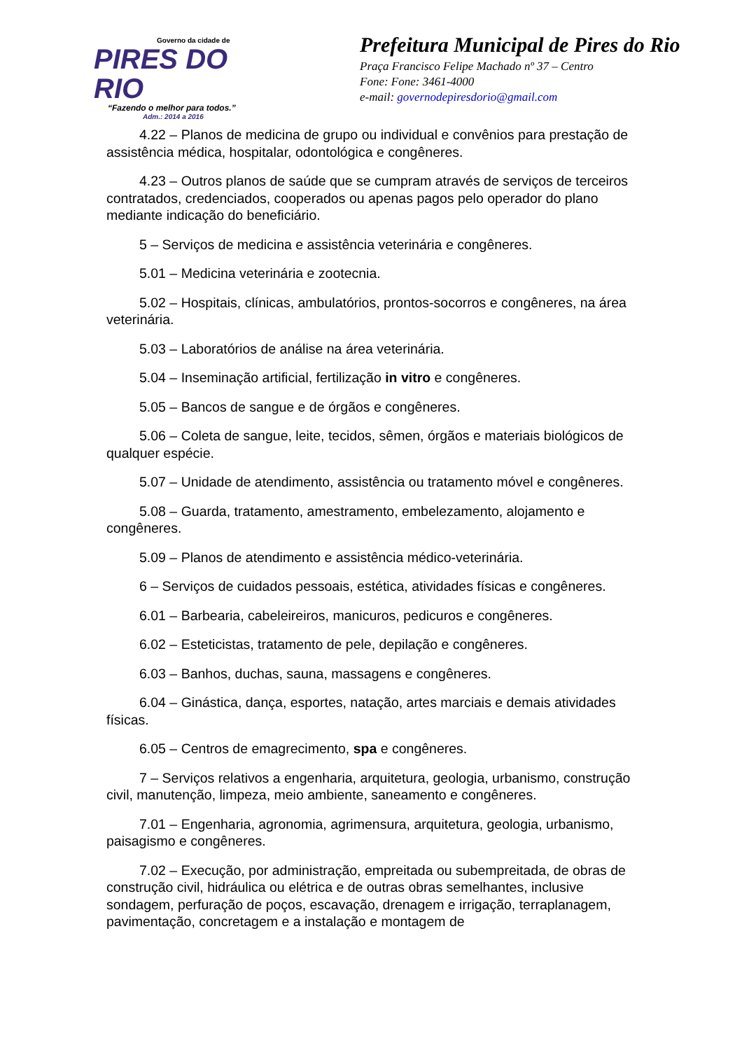Governo da cidade de
PIRES DO RIO
“Fazendo o melhor para todos.”
Adm.: 2014 a 2016
Prefeitura Municipal de Pires do Rio
Praça Francisco Felipe Machado nº 37 – Centro
Fone: Fone: 3461-4000
e-mail: governodepiresdorio@gmail.com
4.22 – Planos de medicina de grupo ou individual e convênios para prestação de assistência médica, hospitalar, odontológica e congêneres.
4.23 – Outros planos de saúde que se cumpram através de serviços de terceiros contratados, credenciados, cooperados ou apenas pagos pelo operador do plano mediante indicação do beneficiário.
5 – Serviços de medicina e assistência veterinária e congêneres.
5.01 – Medicina veterinária e zootecnia.
5.02 – Hospitais, clínicas, ambulatórios, prontos-socorros e congêneres, na área veterinária.
5.03 – Laboratórios de análise na área veterinária.
5.04 – Inseminação artificial, fertilização in vitro e congêneres.
5.05 – Bancos de sangue e de órgãos e congêneres.
5.06 – Coleta de sangue, leite, tecidos, sêmen, órgãos e materiais biológicos de qualquer espécie.
5.07 – Unidade de atendimento, assistência ou tratamento móvel e congêneres.
5.08 – Guarda, tratamento, amestramento, embelezamento, alojamento e congêneres.
5.09 – Planos de atendimento e assistência médico-veterinária.
6 – Serviços de cuidados pessoais, estética, atividades físicas e congêneres.
6.01 – Barbearia, cabeleireiros, manicuros, pedicuros e congêneres.
6.02 – Esteticistas, tratamento de pele, depilação e congêneres.
6.03 – Banhos, duchas, sauna, massagens e congêneres.
6.04 – Ginástica, dança, esportes, natação, artes marciais e demais atividades físicas.
6.05 – Centros de emagrecimento, spa e congêneres.
7 – Serviços relativos a engenharia, arquitetura, geologia, urbanismo, construção civil, manutenção, limpeza, meio ambiente, saneamento e congêneres.
7.01 – Engenharia, agronomia, agrimensura, arquitetura, geologia, urbanismo, paisagismo e congêneres.
7.02 – Execução, por administração, empreitada ou subempreitada, de obras de construção civil, hidráulica ou elétrica e de outras obras semelhantes, inclusive sondagem, perfuração de poços, escavação, drenagem e irrigação, terraplanagem, pavimentação, concretagem e a instalação e montagem de